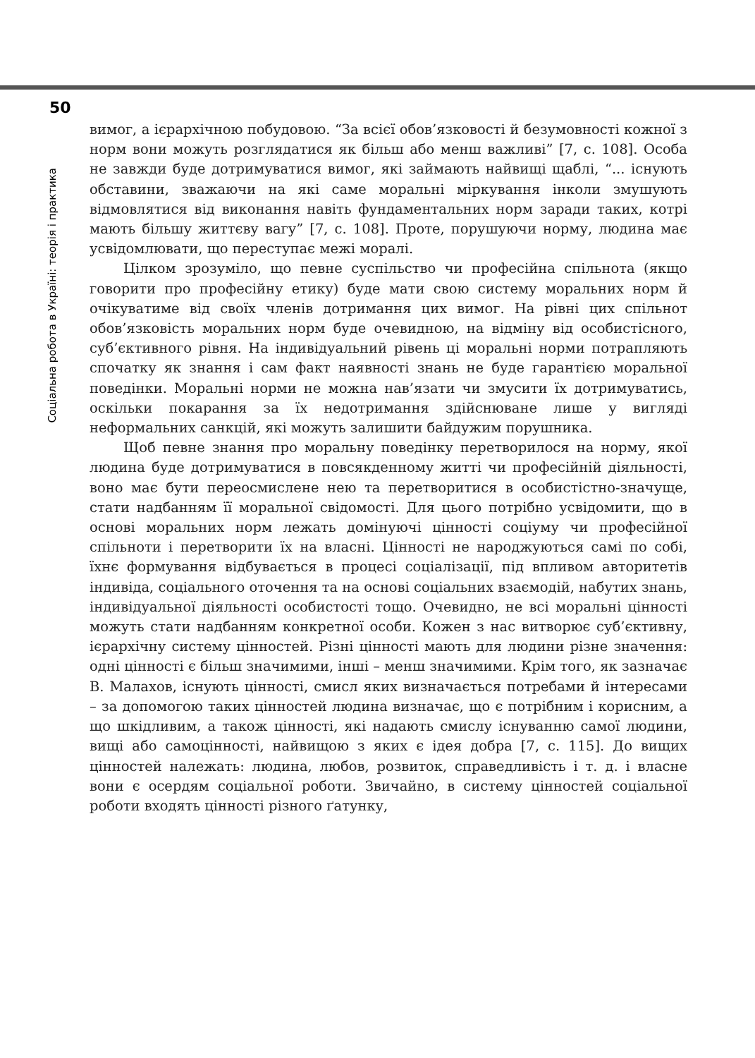50
Соціальна робота в Україні: теорія і практика
вимог, а ієрархічною побудовою. “За всієї обов’язковості й безумовності кожної з норм вони можуть розглядатися як більш або менш важливі” [7, с. 108]. Особа не завжди буде дотримуватися вимог, які займають найвищі щаблі, “... існують обставини, зважаючи на які саме моральні міркування інколи змушують відмовлятися від виконання навіть фундаментальних норм заради таких, котрі мають більшу життєву вагу” [7, с. 108]. Проте, порушуючи норму, людина має усвідомлювати, що переступає межі моралі.
Цілком зрозуміло, що певне суспільство чи професійна спільнота (якщо говорити про професійну етику) буде мати свою систему моральних норм й очікуватиме від своїх членів дотримання цих вимог. На рівні цих спільнот обов’язковість моральних норм буде очевидною, на відміну від особистісного, суб’єктивного рівня. На індивідуальний рівень ці моральні норми потрапляють спочатку як знання і сам факт наявності знань не буде гарантією моральної поведінки. Моральні норми не можна нав’язати чи змусити їх дотримуватись, оскільки покарання за їх недотримання здійснюване лише у вигляді неформальних санкцій, які можуть залишити байдужим порушника.
Щоб певне знання про моральну поведінку перетворилося на норму, якої людина буде дотримуватися в повсякденному житті чи професійній діяльності, воно має бути переосмислене нею та перетворитися в особистістно-значуще, стати надбанням її моральної свідомості. Для цього потрібно усвідомити, що в основі моральних норм лежать домінуючі цінності соціуму чи професійної спільноти і перетворити їх на власні. Цінності не народжуються самі по собі, їхнє формування відбувається в процесі соціалізації, під впливом авторитетів індивіда, соціального оточення та на основі соціальних взаємодій, набутих знань, індивідуальної діяльності особистості тощо. Очевидно, не всі моральні цінності можуть стати надбанням конкретної особи. Кожен з нас витворює суб’єктивну, ієрархічну систему цінностей. Різні цінності мають для людини різне значення: одні цінності є більш значимими, інші – менш значимими. Крім того, як зазначає В. Малахов, існують цінності, смисл яких визначається потребами й інтересами – за допомогою таких цінностей людина визначає, що є потрібним і корисним, а що шкідливим, а також цінності, які надають смислу існуванню самої людини, вищі або самоцінності, найвищою з яких є ідея добра [7, с. 115]. До вищих цінностей належать: людина, любов, розвиток, справедливість і т. д. і власне вони є осердям соціальної роботи. Звичайно, в систему цінностей соціальної роботи входять цінності різного ґатунку,